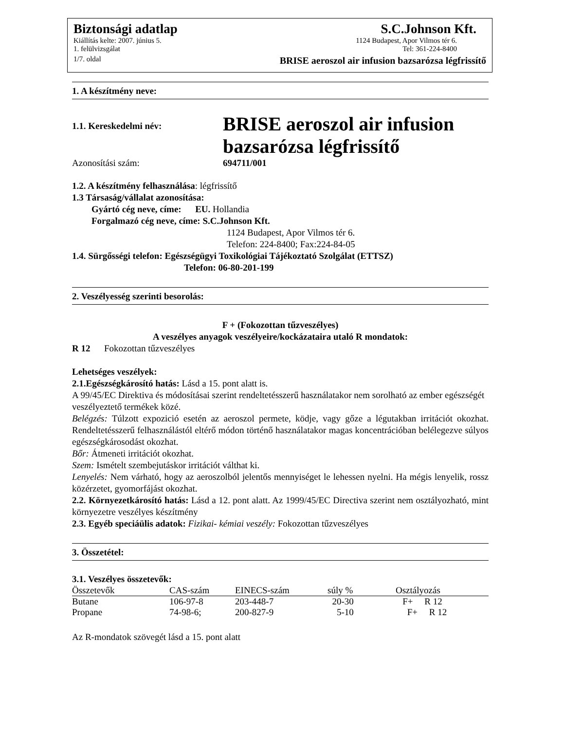Biztonsági adatlap S.C.Johnson Kft.
Kiállítás kelte: 2007. június 5. 1124 Budapest, Apor Vilmos tér 6.
1. felülvizsgálat Tel: 361-224-8400
1/7. oldal BRISE aeroszol air infusion bazsarózsa légfrissítő
1. A készítmény neve:
1.1. Kereskedelmi név:
BRISE aeroszol air infusion
bazsarózsa légfrissítő
Azonosítási szám: 694711/001
1.2. A készítmény felhasználása: légfrissítő
1.3 Társaság/vállalat azonosítása:
Gyártó cég neve, címe: EU. Hollandia
Forgalmazó cég neve, címe: S.C.Johnson Kft.
1124 Budapest, Apor Vilmos tér 6.
Telefon: 224-8400; Fax:224-84-05
1.4. Sürgősségi telefon: Egészségügyi Toxikológiai Tájékoztató Szolgálat (ETTSZ)
Telefon: 06-80-201-199
2. Veszélyesség szerinti besorolás:
F + (Fokozottan tűzveszélyes)
A veszélyes anyagok veszélyeire/kockázataira utaló R mondatok:
R 12 Fokozottan tűzveszélyes
Lehetséges veszélyek:
2.1.Egészségkárosító hatás: Lásd a 15. pont alatt is.
A 99/45/EC Direktiva és módosításai szerint rendeltetésszerű használatakor nem sorolható az ember egészségét veszélyeztető termékek közé.
Belégzés: Túlzott expozició esetén az aeroszol permete, ködje, vagy gőze a légutakban irritációt okozhat. Rendeltetésszerű felhasználástól eltérő módon történő használatakor magas koncentrációban belélegezve súlyos egészségkárosodást okozhat.
Bőr: Átmeneti irritációt okozhat.
Szem: Ismételt szembejutáskor irritációt válthat ki.
Lenyelés: Nem várható, hogy az aeroszolból jelentős mennyiséget le lehessen nyelni. Ha mégis lenyelik, rossz közérzetet, gyomorfájást okozhat.
2.2. Környezetkárosító hatás: Lásd a 12. pont alatt. Az 1999/45/EC Directiva szerint nem osztályozható, mint környezetre veszélyes készítmény
2.3. Egyéb speciáülis adatok: Fizikai- kémiai veszély: Fokozottan tűzveszélyes
3. Összetétel:
3.1. Veszélyes összetevők:
| Összetevők | CAS-szám | EINECS-szám | súly % | Osztályozás |
| --- | --- | --- | --- | --- |
| Butane | 106-97-8 | 203-448-7 | 20-30 | F+ R 12 |
| Propane | 74-98-6; | 200-827-9 | 5-10 | F+ R 12 |
Az R-mondatok szövegét lásd a 15. pont alatt